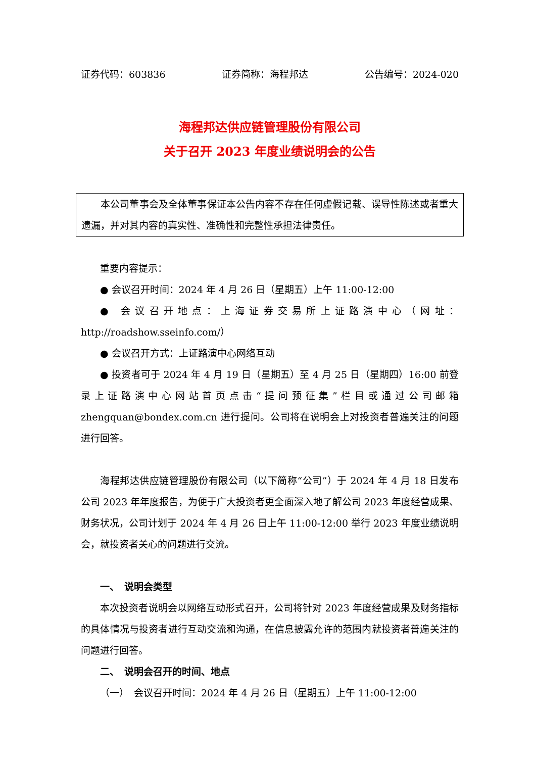证券代码：603836 证券简称：海程邦达 公告编号：2024-020
海程邦达供应链管理股份有限公司
关于召开 2023 年度业绩说明会的公告
本公司董事会及全体董事保证本公告内容不存在任何虚假记载、误导性陈述或者重大遗漏，并对其内容的真实性、准确性和完整性承担法律责任。
重要内容提示：
● 会议召开时间：2024 年 4 月 26 日（星期五）上午 11:00-12:00
● 会议召开地点：上海证券交易所上证路演中心（网址：http://roadshow.sseinfo.com/）
● 会议召开方式：上证路演中心网络互动
● 投资者可于 2024 年 4 月 19 日（星期五）至 4 月 25 日（星期四）16:00 前登录上证路演中心网站首页点击“提问预征集”栏目或通过公司邮箱 zhengquan@bondex.com.cn 进行提问。公司将在说明会上对投资者普遍关注的问题进行回答。
海程邦达供应链管理股份有限公司（以下简称“公司”）于 2024 年 4 月 18 日发布公司 2023 年年度报告，为便于广大投资者更全面深入地了解公司 2023 年度经营成果、财务状况，公司计划于 2024 年 4 月 26 日上午 11:00-12:00 举行 2023 年度业绩说明会，就投资者关心的问题进行交流。
一、　说明会类型
本次投资者说明会以网络互动形式召开，公司将针对 2023 年度经营成果及财务指标的具体情况与投资者进行互动交流和沟通，在信息披露允许的范围内就投资者普遍关注的问题进行回答。
二、　说明会召开的时间、地点
（一）　会议召开时间：2024 年 4 月 26 日（星期五）上午 11:00-12:00